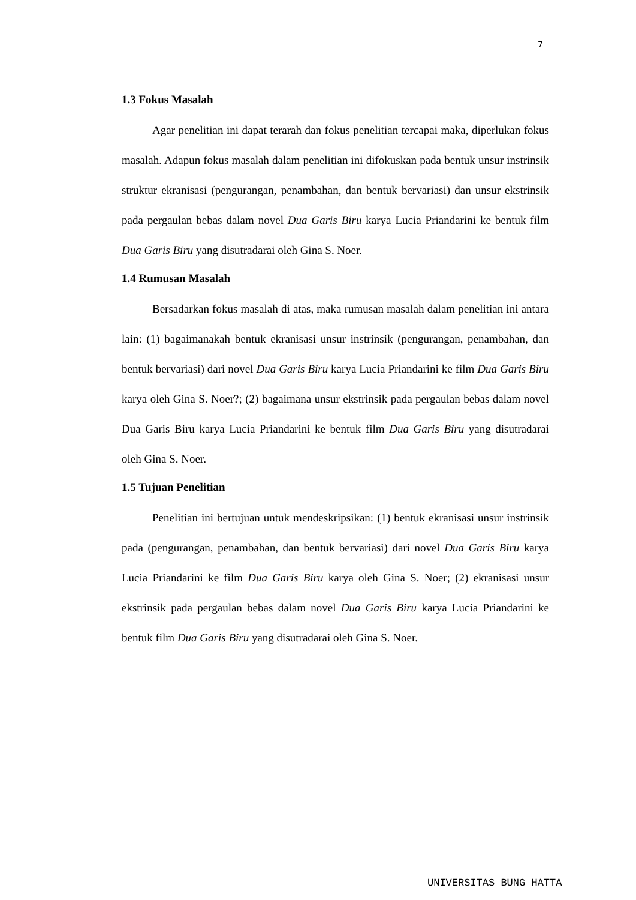7
1.3 Fokus Masalah
Agar penelitian ini dapat terarah dan fokus penelitian tercapai maka, diperlukan fokus masalah. Adapun fokus masalah dalam penelitian ini difokuskan pada bentuk unsur instrinsik struktur ekranisasi (pengurangan, penambahan, dan bentuk bervariasi) dan unsur ekstrinsik pada pergaulan bebas dalam novel Dua Garis Biru karya Lucia Priandarini ke bentuk film Dua Garis Biru yang disutradarai oleh Gina S. Noer.
1.4 Rumusan Masalah
Bersadarkan fokus masalah di atas, maka rumusan masalah dalam penelitian ini antara lain: (1) bagaimanakah bentuk ekranisasi unsur instrinsik (pengurangan, penambahan, dan bentuk bervariasi) dari novel Dua Garis Biru karya Lucia Priandarini ke film Dua Garis Biru karya oleh Gina S. Noer?; (2) bagaimana unsur ekstrinsik pada pergaulan bebas dalam novel Dua Garis Biru karya Lucia Priandarini ke bentuk film Dua Garis Biru yang disutradarai oleh Gina S. Noer.
1.5 Tujuan Penelitian
Penelitian ini bertujuan untuk mendeskripsikan: (1) bentuk ekranisasi unsur instrinsik pada (pengurangan, penambahan, dan bentuk bervariasi) dari novel Dua Garis Biru karya Lucia Priandarini ke film Dua Garis Biru karya oleh Gina S. Noer; (2) ekranisasi unsur ekstrinsik pada pergaulan bebas dalam novel Dua Garis Biru karya Lucia Priandarini ke bentuk film Dua Garis Biru yang disutradarai oleh Gina S. Noer.
UNIVERSITAS BUNG HATTA